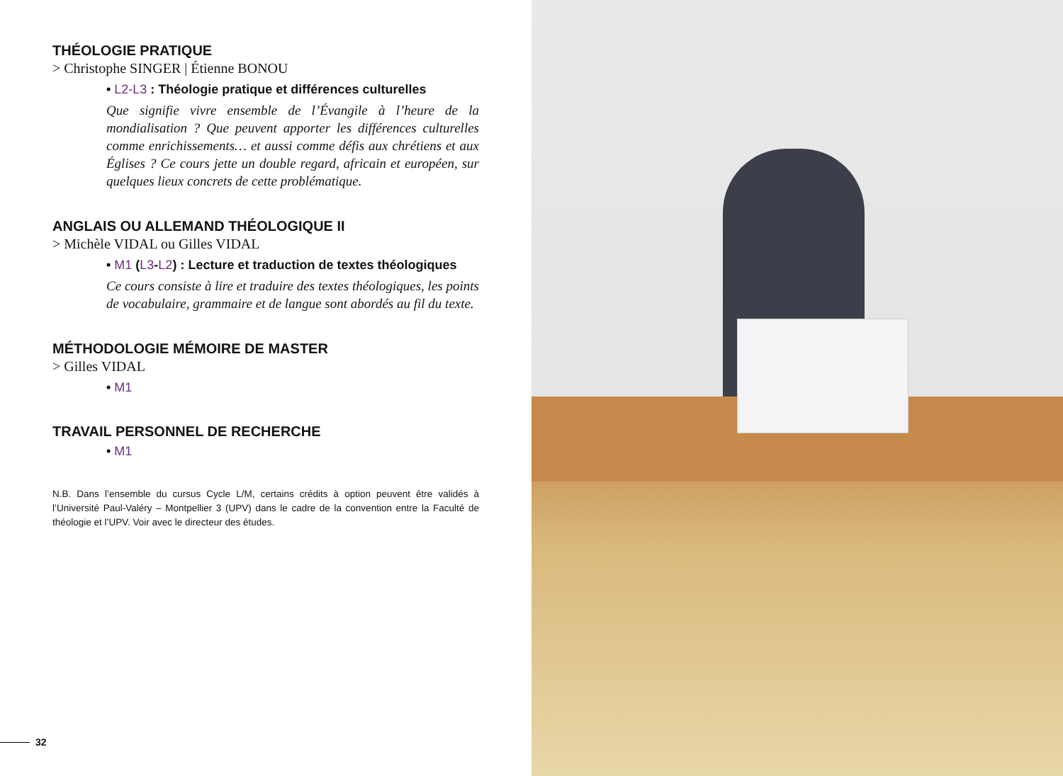THÉOLOGIE PRATIQUE
> Christophe SINGER | Étienne BONOU
• L2-L3 : Théologie pratique et différences culturelles
Que signifie vivre ensemble de l’Évangile à l’heure de la mondialisation ? Que peuvent apporter les différences culturelles comme enrichissements… et aussi comme défis aux chrétiens et aux Églises ? Ce cours jette un double regard, africain et européen, sur quelques lieux concrets de cette problématique.
ANGLAIS OU ALLEMAND THÉOLOGIQUE II
> Michèle VIDAL ou Gilles VIDAL
• M1 (L3-L2) : Lecture et traduction de textes théologiques
Ce cours consiste à lire et traduire des textes théologiques, les points de vocabulaire, grammaire et de langue sont abordés au fil du texte.
MÉTHODOLOGIE MÉMOIRE DE MASTER
> Gilles VIDAL
• M1
TRAVAIL PERSONNEL DE RECHERCHE
• M1
N.B. Dans l’ensemble du cursus Cycle L/M, certains crédits à option peuvent être validés à l’Université Paul-Valéry – Montpellier 3 (UPV) dans le cadre de la convention entre la Faculté de théologie et l’UPV. Voir avec le directeur des études.
32